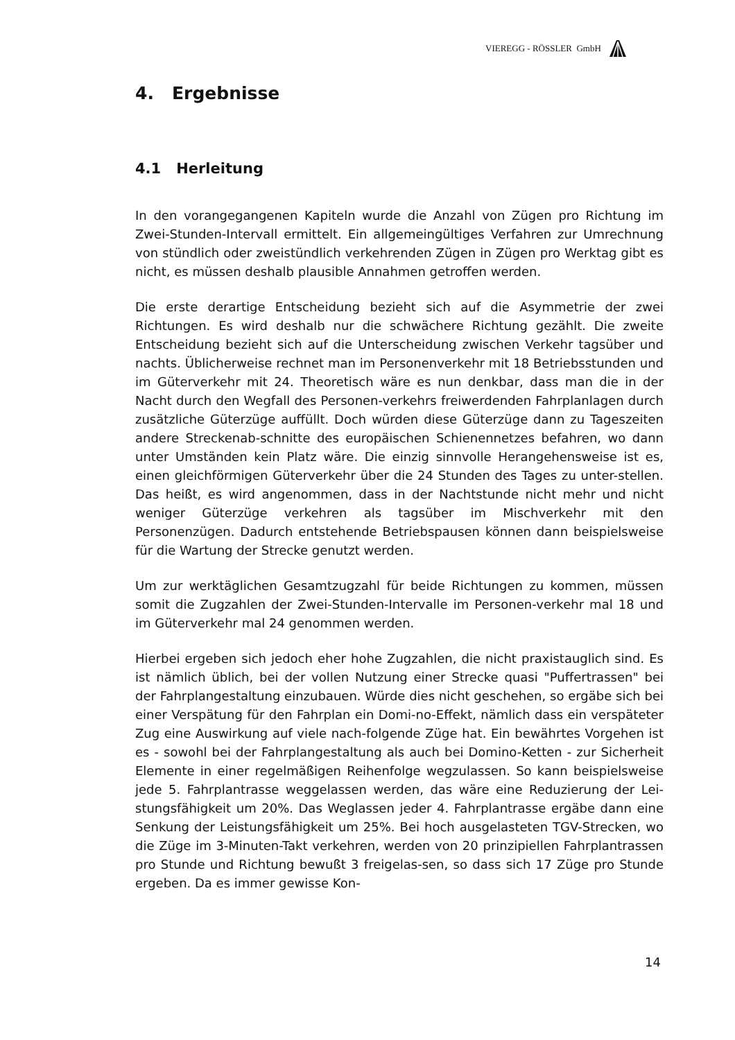VIEREGG - RÖSSLER GmbH
4. Ergebnisse
4.1 Herleitung
In den vorangegangenen Kapiteln wurde die Anzahl von Zügen pro Richtung im Zwei-Stunden-Intervall ermittelt. Ein allgemeingültiges Verfahren zur Umrechnung von stündlich oder zweistündlich verkehrenden Zügen in Zügen pro Werktag gibt es nicht, es müssen deshalb plausible Annahmen getroffen werden.
Die erste derartige Entscheidung bezieht sich auf die Asymmetrie der zwei Richtungen. Es wird deshalb nur die schwächere Richtung gezählt. Die zweite Entscheidung bezieht sich auf die Unterscheidung zwischen Verkehr tagsüber und nachts. Üblicherweise rechnet man im Personenverkehr mit 18 Betriebsstunden und im Güterverkehr mit 24. Theoretisch wäre es nun denkbar, dass man die in der Nacht durch den Wegfall des Personen-verkehrs freiwerdenden Fahrplanlagen durch zusätzliche Güterzüge auffüllt. Doch würden diese Güterzüge dann zu Tageszeiten andere Streckenab-schnitte des europäischen Schienennetzes befahren, wo dann unter Umständen kein Platz wäre. Die einzig sinnvolle Herangehensweise ist es, einen gleichförmigen Güterverkehr über die 24 Stunden des Tages zu unter-stellen. Das heißt, es wird angenommen, dass in der Nachtstunde nicht mehr und nicht weniger Güterzüge verkehren als tagsüber im Mischverkehr mit den Personenzügen. Dadurch entstehende Betriebspausen können dann beispielsweise für die Wartung der Strecke genutzt werden.
Um zur werktäglichen Gesamtzugzahl für beide Richtungen zu kommen, müssen somit die Zugzahlen der Zwei-Stunden-Intervalle im Personen-verkehr mal 18 und im Güterverkehr mal 24 genommen werden.
Hierbei ergeben sich jedoch eher hohe Zugzahlen, die nicht praxistauglich sind. Es ist nämlich üblich, bei der vollen Nutzung einer Strecke quasi "Puffertrassen" bei der Fahrplangestaltung einzubauen. Würde dies nicht geschehen, so ergäbe sich bei einer Verspätung für den Fahrplan ein Domi-no-Effekt, nämlich dass ein verspäteter Zug eine Auswirkung auf viele nach-folgende Züge hat. Ein bewährtes Vorgehen ist es - sowohl bei der Fahrplangestaltung als auch bei Domino-Ketten - zur Sicherheit Elemente in einer regelmäßigen Reihenfolge wegzulassen. So kann beispielsweise jede 5. Fahrplantrasse weggelassen werden, das wäre eine Reduzierung der Lei-stungsfähigkeit um 20%. Das Weglassen jeder 4. Fahrplantrasse ergäbe dann eine Senkung der Leistungsfähigkeit um 25%. Bei hoch ausgelasteten TGV-Strecken, wo die Züge im 3-Minuten-Takt verkehren, werden von 20 prinzipiellen Fahrplantrassen pro Stunde und Richtung bewußt 3 freigelas-sen, so dass sich 17 Züge pro Stunde ergeben. Da es immer gewisse Kon-
14